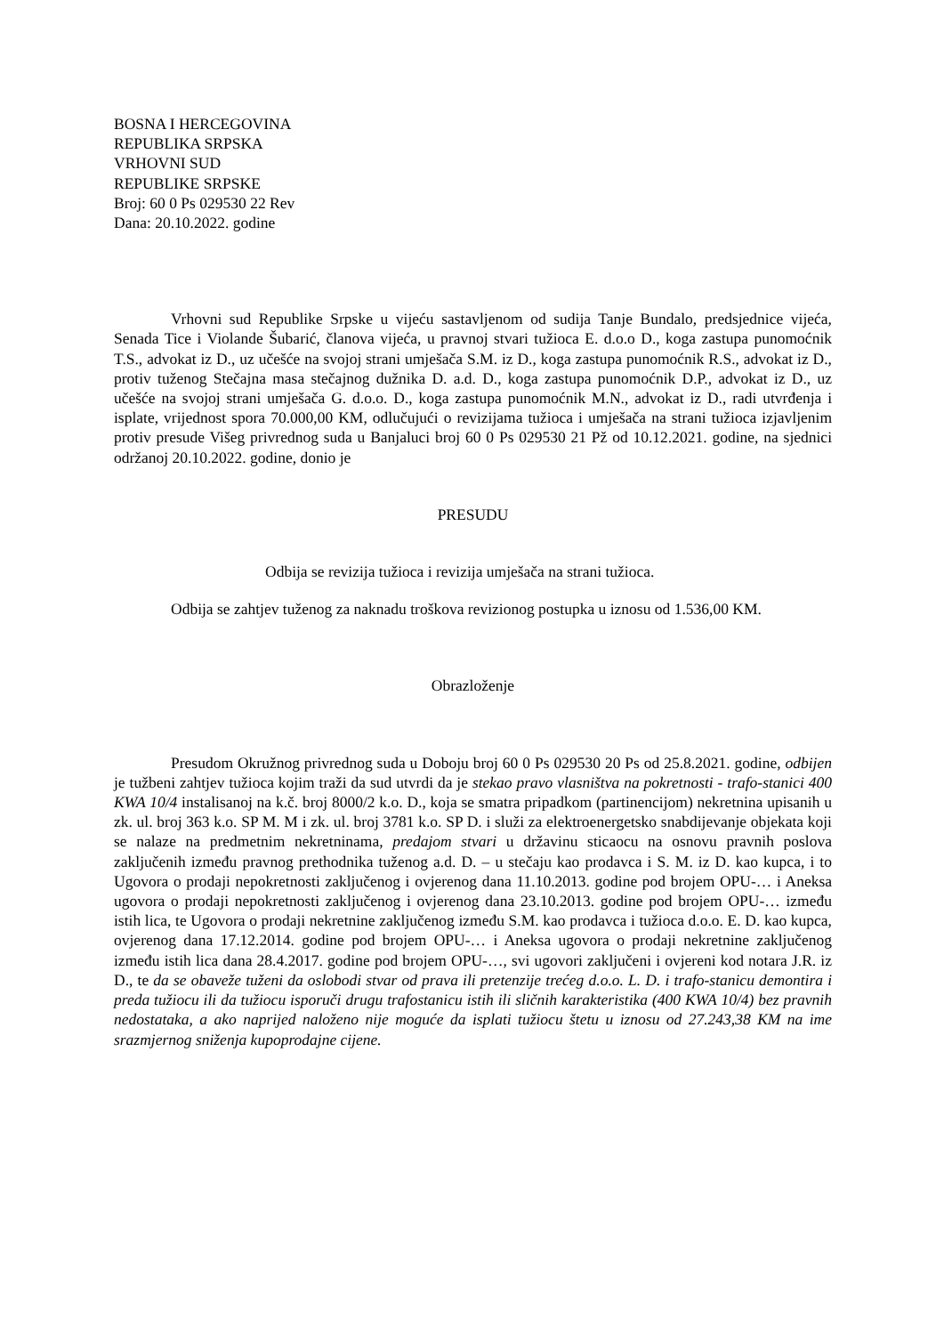BOSNA I HERCEGOVINA
REPUBLIKA SRPSKA
VRHOVNI SUD
REPUBLIKE SRPSKE
Broj: 60 0 Ps 029530 22 Rev
Dana: 20.10.2022. godine
Vrhovni sud Republike Srpske u vijeću sastavljenom od sudija Tanje Bundalo, predsjednice vijeća, Senada Tice i Violande Šubarić, članova vijeća, u pravnoj stvari tužioca E. d.o.o D., koga zastupa punomoćnik T.S., advokat iz D., uz učešće na svojoj strani umješača S.M. iz D., koga zastupa punomoćnik R.S., advokat iz D., protiv tuženog Stečajna masa stečajnog dužnika D. a.d. D., koga zastupa punomoćnik D.P., advokat iz D., uz učešće na svojoj strani umješača G. d.o.o. D., koga zastupa punomoćnik M.N., advokat iz D., radi utvrđenja i isplate, vrijednost spora 70.000,00 KM, odlučujući o revizijama tužioca i umješača na strani tužioca izjavljenim protiv presude Višeg privrednog suda u Banjaluci broj 60 0 Ps 029530 21 Pž od 10.12.2021. godine, na sjednici održanoj 20.10.2022. godine, donio je
PRESUDU
Odbija se revizija tužioca i revizija umješača na strani tužioca.
Odbija se zahtjev tuženog za naknadu troškova revizionog postupka u iznosu od 1.536,00 KM.
Obrazloženje
Presudom Okružnog privrednog suda u Doboju broj 60 0 Ps 029530 20 Ps od 25.8.2021. godine, odbijen je tužbeni zahtjev tužioca kojim traži da sud utvrdi da je stekao pravo vlasništva na pokretnosti - trafo-stanici 400 KWA 10/4 instalisanoj na k.č. broj 8000/2 k.o. D., koja se smatra pripadkom (partinencijom) nekretnina upisanih u zk. ul. broj 363 k.o. SP M. M i zk. ul. broj 3781 k.o. SP D. i služi za elektroenergetsko snabdijevanje objekata koji se nalaze na predmetnim nekretninama, predajom stvari u državinu sticaocu na osnovu pravnih poslova zaključenih između pravnog prethodnika tuženog a.d. D. – u stečaju kao prodavca i S. M. iz D. kao kupca, i to Ugovora o prodaji nepokretnosti zaključenog i ovjerenog dana 11.10.2013. godine pod brojem OPU-… i Aneksa ugovora o prodaji nepokretnosti zaključenog i ovjerenog dana 23.10.2013. godine pod brojem OPU-… između istih lica, te Ugovora o prodaji nekretnine zaključenog između S.M. kao prodavca i tužioca d.o.o. E. D. kao kupca, ovjerenog dana 17.12.2014. godine pod brojem OPU-… i Aneksa ugovora o prodaji nekretnine zaključenog između istih lica dana 28.4.2017. godine pod brojem OPU-…, svi ugovori zaključeni i ovjereni kod notara J.R. iz D., te da se obaveže tuženi da oslobodi stvar od prava ili pretenzije trećeg d.o.o. L. D. i trafo-stanicu demontira i preda tužiocu ili da tužiocu isporuči drugu trafostanicu istih ili sličnih karakteristika (400 KWA 10/4) bez pravnih nedostataka, a ako naprijed naloženo nije moguće da isplati tužiocu štetu u iznosu od 27.243,38 KM na ime srazmjernog sniženja kupoprodajne cijene.